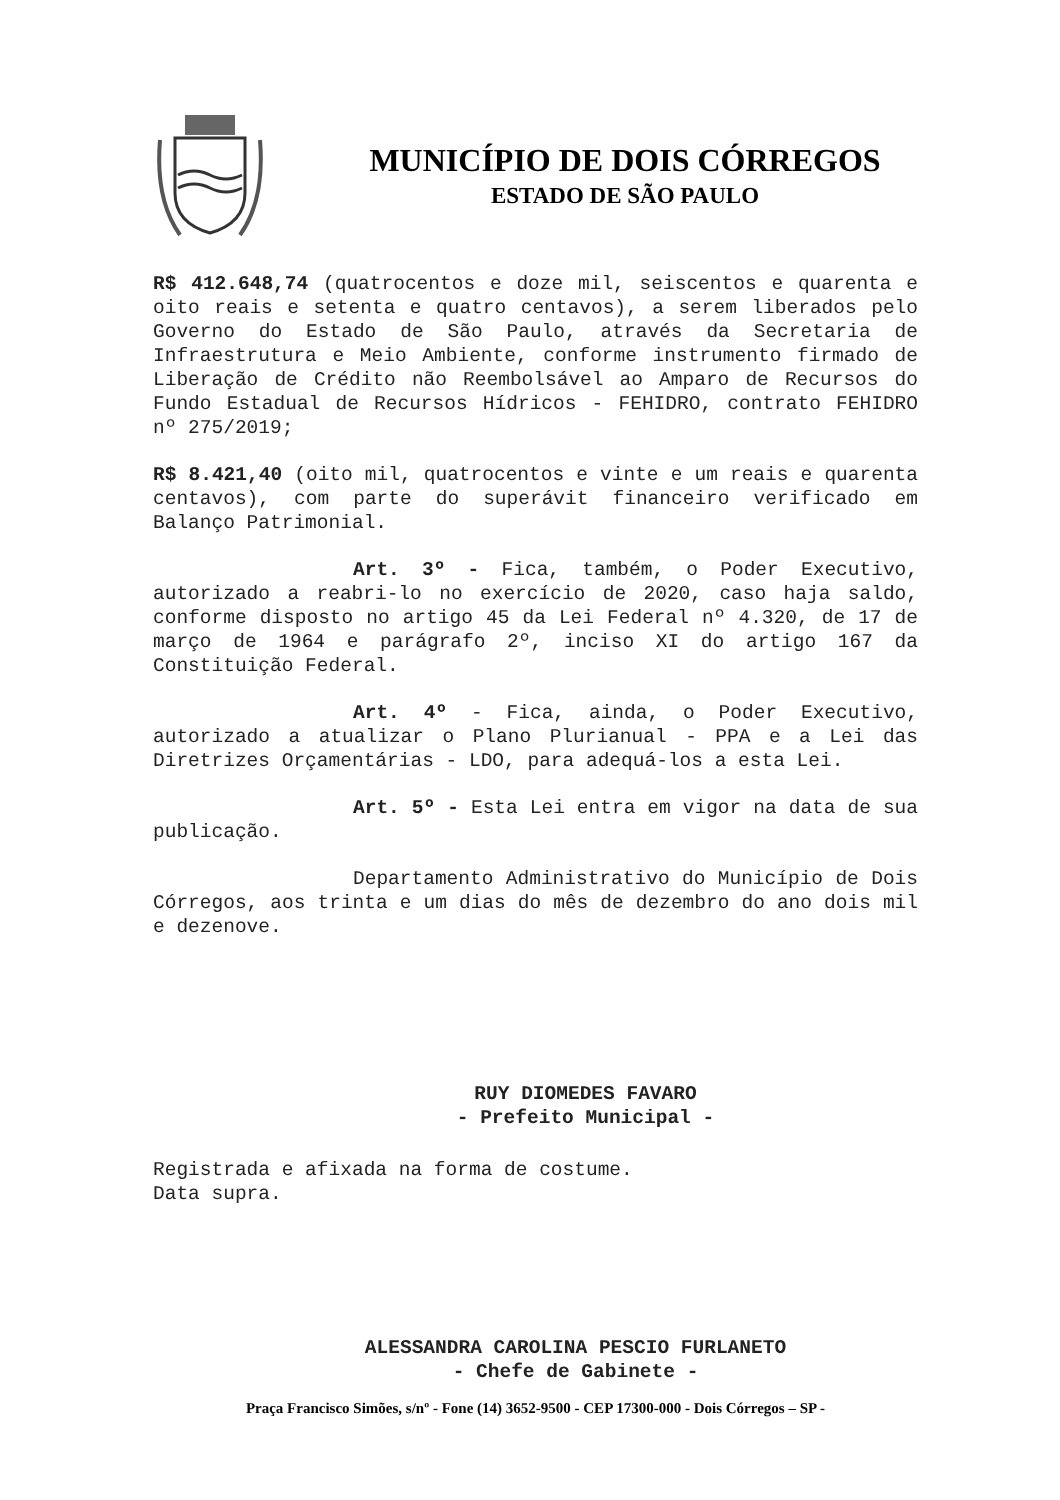MUNICÍPIO DE DOIS CÓRREGOS
ESTADO DE SÃO PAULO
R$ 412.648,74 (quatrocentos e doze mil, seiscentos e quarenta e oito reais e setenta e quatro centavos), a serem liberados pelo Governo do Estado de São Paulo, através da Secretaria de Infraestrutura e Meio Ambiente, conforme instrumento firmado de Liberação de Crédito não Reembolsável ao Amparo de Recursos do Fundo Estadual de Recursos Hídricos - FEHIDRO, contrato FEHIDRO nº 275/2019;
R$ 8.421,40 (oito mil, quatrocentos e vinte e um reais e quarenta centavos), com parte do superávit financeiro verificado em Balanço Patrimonial.
Art. 3º - Fica, também, o Poder Executivo, autorizado a reabri-lo no exercício de 2020, caso haja saldo, conforme disposto no artigo 45 da Lei Federal nº 4.320, de 17 de março de 1964 e parágrafo 2º, inciso XI do artigo 167 da Constituição Federal.
Art. 4º - Fica, ainda, o Poder Executivo, autorizado a atualizar o Plano Plurianual - PPA e a Lei das Diretrizes Orçamentárias - LDO, para adequá-los a esta Lei.
Art. 5º - Esta Lei entra em vigor na data de sua publicação.
Departamento Administrativo do Município de Dois Córregos, aos trinta e um dias do mês de dezembro do ano dois mil e dezenove.
RUY DIOMEDES FAVARO
- Prefeito Municipal -
Registrada e afixada na forma de costume.
Data supra.
ALESSANDRA CAROLINA PESCIO FURLANETO
- Chefe de Gabinete -
Praça Francisco Simões, s/nº - Fone (14) 3652-9500 - CEP 17300-000 - Dois Córregos – SP -